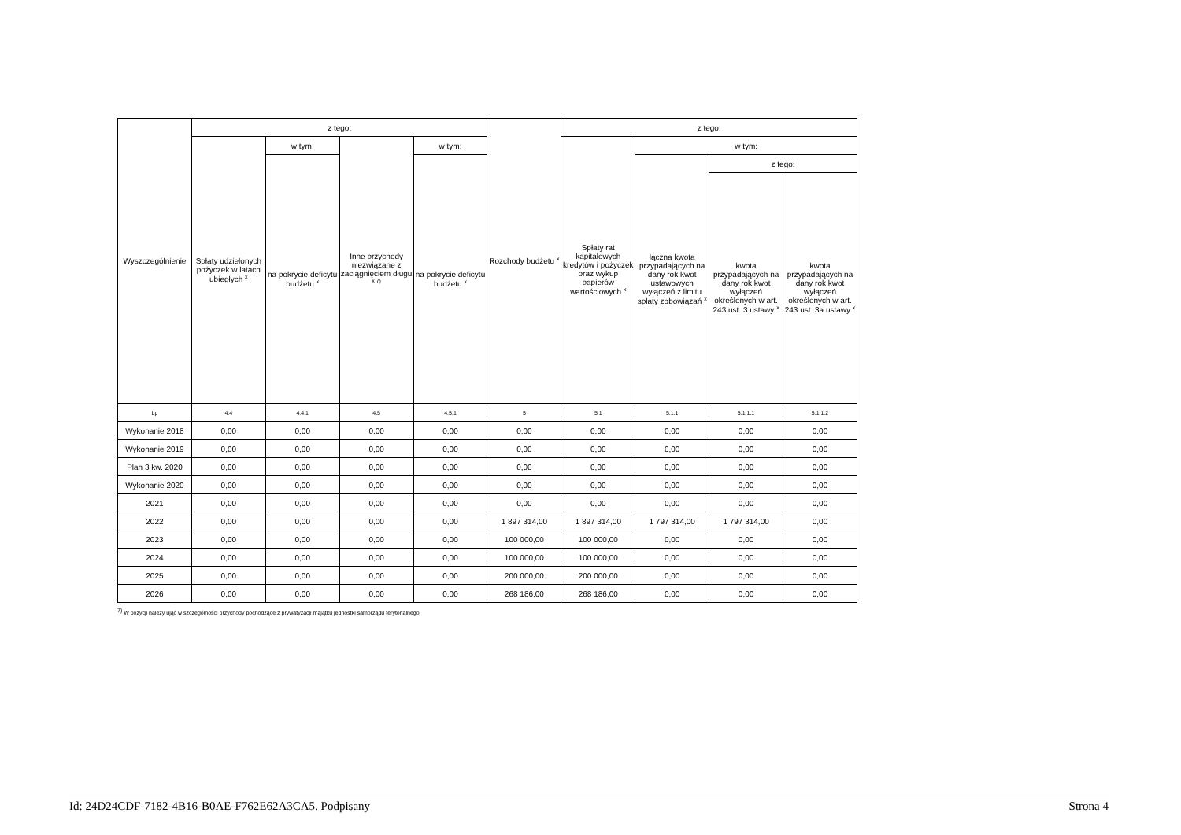| Wyszczególnienie | z tego: | | | | Rozchody budżetu <sup>x</sup> | z tego: | | | |
| --- | --- | --- | --- | --- | --- | --- | --- | --- | --- |
| | Spłaty udzielonych pożyczek w latach ubiegłych <sup>x</sup> | w tym: | Inne przychody niezwiązane z zaciągnięciem długu <sup>x 7)</sup> | w tym: | | Spłaty rat kapitałowych kredytów i pożyczek oraz wykup papierów wartościowych <sup>x</sup> | w tym: | | |
| | | na pokrycie deficytu budżetu <sup>x</sup> | | na pokrycie deficytu budżetu <sup>x</sup> | | | łączna kwota przypadających na dany rok kwot ustawowych wyłączeń z limitu spłaty zobowiązań <sup>x</sup> | z tego: | |
| | | | | | | | | kwota przypadających na dany rok kwot wyłączeń określonych w art. 243 ust. 3 ustawy <sup>x</sup> | kwota przypadających na dany rok kwot wyłączeń określonych w art. 243 ust. 3a ustawy <sup>x</sup> |
| Lp | 4.4 | 4.4.1 | 4.5 | 4.5.1 | 5 | 5.1 | 5.1.1 | 5.1.1.1 | 5.1.1.2 |
| Wykonanie 2018 | 0,00 | 0,00 | 0,00 | 0,00 | 0,00 | 0,00 | 0,00 | 0,00 | 0,00 |
| Wykonanie 2019 | 0,00 | 0,00 | 0,00 | 0,00 | 0,00 | 0,00 | 0,00 | 0,00 | 0,00 |
| Plan 3 kw. 2020 | 0,00 | 0,00 | 0,00 | 0,00 | 0,00 | 0,00 | 0,00 | 0,00 | 0,00 |
| Wykonanie 2020 | 0,00 | 0,00 | 0,00 | 0,00 | 0,00 | 0,00 | 0,00 | 0,00 | 0,00 |
| 2021 | 0,00 | 0,00 | 0,00 | 0,00 | 0,00 | 0,00 | 0,00 | 0,00 | 0,00 |
| 2022 | 0,00 | 0,00 | 0,00 | 0,00 | 1 897 314,00 | 1 897 314,00 | 1 797 314,00 | 1 797 314,00 | 0,00 |
| 2023 | 0,00 | 0,00 | 0,00 | 0,00 | 100 000,00 | 100 000,00 | 0,00 | 0,00 | 0,00 |
| 2024 | 0,00 | 0,00 | 0,00 | 0,00 | 100 000,00 | 100 000,00 | 0,00 | 0,00 | 0,00 |
| 2025 | 0,00 | 0,00 | 0,00 | 0,00 | 200 000,00 | 200 000,00 | 0,00 | 0,00 | 0,00 |
| 2026 | 0,00 | 0,00 | 0,00 | 0,00 | 268 186,00 | 268 186,00 | 0,00 | 0,00 | 0,00 |
<sup>7)</sup> W pozycji należy ująć w szczególności przychody pochodzące z prywatyzacji majątku jednostki samorządu terytorialnego
Id: 24D24CDF-7182-4B16-B0AE-F762E62A3CA5. Podpisany Strona 4